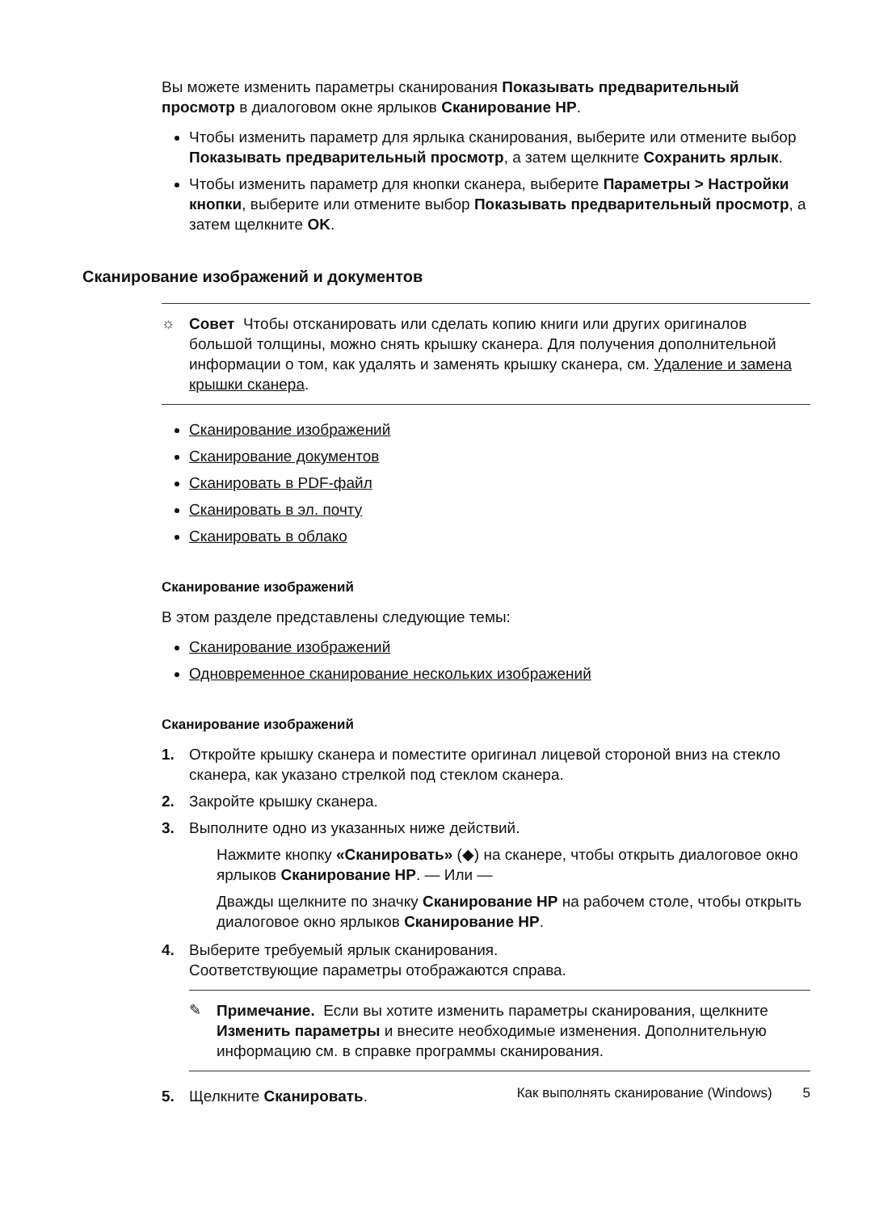Вы можете изменить параметры сканирования Показывать предварительный просмотр в диалоговом окне ярлыков Сканирование HP.
Чтобы изменить параметр для ярлыка сканирования, выберите или отмените выбор Показывать предварительный просмотр, а затем щелкните Сохранить ярлык.
Чтобы изменить параметр для кнопки сканера, выберите Параметры > Настройки кнопки, выберите или отмените выбор Показывать предварительный просмотр, а затем щелкните OK.
Сканирование изображений и документов
☼ Совет Чтобы отсканировать или сделать копию книги или других оригиналов большой толщины, можно снять крышку сканера. Для получения дополнительной информации о том, как удалять и заменять крышку сканера, см. Удаление и замена крышки сканера.
Сканирование изображений
Сканирование документов
Сканировать в PDF-файл
Сканировать в эл. почту
Сканировать в облако
Сканирование изображений
В этом разделе представлены следующие темы:
Сканирование изображений
Одновременное сканирование нескольких изображений
Сканирование изображений
1. Откройте крышку сканера и поместите оригинал лицевой стороной вниз на стекло сканера, как указано стрелкой под стеклом сканера.
2. Закройте крышку сканера.
3. Выполните одно из указанных ниже действий.
Нажмите кнопку «Сканировать» (◆) на сканере, чтобы открыть диалоговое окно ярлыков Сканирование HP. — Или —
Дважды щелкните по значку Сканирование HP на рабочем столе, чтобы открыть диалоговое окно ярлыков Сканирование HP.
4. Выберите требуемый ярлык сканирования.
Соответствующие параметры отображаются справа.
✎ Примечание. Если вы хотите изменить параметры сканирования, щелкните Изменить параметры и внесите необходимые изменения. Дополнительную информацию см. в справке программы сканирования.
5. Щелкните Сканировать.
Как выполнять сканирование (Windows) 5